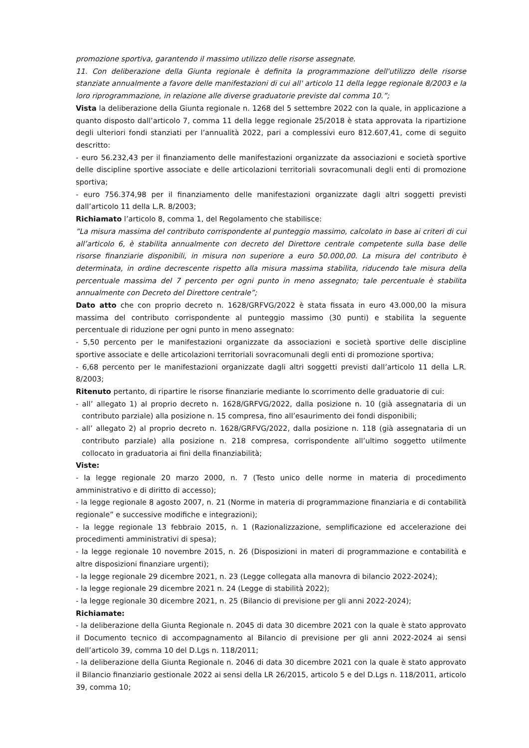promozione sportiva, garantendo il massimo utilizzo delle risorse assegnate.
11. Con deliberazione della Giunta regionale è definita la programmazione dell'utilizzo delle risorse stanziate annualmente a favore delle manifestazioni di cui all' articolo 11 della legge regionale 8/2003 e la loro riprogrammazione, in relazione alle diverse graduatorie previste dal comma 10.”;
Vista la deliberazione della Giunta regionale n. 1268 del 5 settembre 2022 con la quale, in applicazione a quanto disposto dall’articolo 7, comma 11 della legge regionale 25/2018 è stata approvata la ripartizione degli ulteriori fondi stanziati per l’annualità 2022, pari a complessivi euro 812.607,41, come di seguito descritto:
- euro 56.232,43 per il finanziamento delle manifestazioni organizzate da associazioni e società sportive delle discipline sportive associate e delle articolazioni territoriali sovracomunali degli enti di promozione sportiva;
- euro 756.374,98 per il finanziamento delle manifestazioni organizzate dagli altri soggetti previsti dall’articolo 11 della L.R. 8/2003;
Richiamato l’articolo 8, comma 1, del Regolamento che stabilisce:
“La misura massima del contributo corrispondente al punteggio massimo, calcolato in base ai criteri di cui all’articolo 6, è stabilita annualmente con decreto del Direttore centrale competente sulla base delle risorse finanziarie disponibili, in misura non superiore a euro 50.000,00. La misura del contributo è determinata, in ordine decrescente rispetto alla misura massima stabilita, riducendo tale misura della percentuale massima del 7 percento per ogni punto in meno assegnato; tale percentuale è stabilita annualmente con Decreto del Direttore centrale”;
Dato atto che con proprio decreto n. 1628/GRFVG/2022 è stata fissata in euro 43.000,00 la misura massima del contributo corrispondente al punteggio massimo (30 punti) e stabilita la seguente percentuale di riduzione per ogni punto in meno assegnato:
- 5,50 percento per le manifestazioni organizzate da associazioni e società sportive delle discipline sportive associate e delle articolazioni territoriali sovracomunali degli enti di promozione sportiva;
- 6,68 percento per le manifestazioni organizzate dagli altri soggetti previsti dall’articolo 11 della L.R. 8/2003;
Ritenuto pertanto, di ripartire le risorse finanziarie mediante lo scorrimento delle graduatorie di cui:
- all’ allegato 1) al proprio decreto n. 1628/GRFVG/2022, dalla posizione n. 10 (già assegnataria di un contributo parziale) alla posizione n. 15 compresa, fino all’esaurimento dei fondi disponibili;
- all’ allegato 2) al proprio decreto n. 1628/GRFVG/2022, dalla posizione n. 118 (già assegnataria di un contributo parziale) alla posizione n. 218 compresa, corrispondente all’ultimo soggetto utilmente collocato in graduatoria ai fini della finanziabilità;
Viste:
- la legge regionale 20 marzo 2000, n. 7 (Testo unico delle norme in materia di procedimento amministrativo e di diritto di accesso);
- la legge regionale 8 agosto 2007, n. 21 (Norme in materia di programmazione finanziaria e di contabilità regionale” e successive modifiche e integrazioni);
- la legge regionale 13 febbraio 2015, n. 1 (Razionalizzazione, semplificazione ed accelerazione dei procedimenti amministrativi di spesa);
- la legge regionale 10 novembre 2015, n. 26 (Disposizioni in materi di programmazione e contabilità e altre disposizioni finanziare urgenti);
- la legge regionale 29 dicembre 2021, n. 23 (Legge collegata alla manovra di bilancio 2022-2024);
- la legge regionale 29 dicembre 2021 n. 24 (Legge di stabilità 2022);
- la legge regionale 30 dicembre 2021, n. 25 (Bilancio di previsione per gli anni 2022-2024);
Richiamate:
- la deliberazione della Giunta Regionale n. 2045 di data 30 dicembre 2021 con la quale è stato approvato il Documento tecnico di accompagnamento al Bilancio di previsione per gli anni 2022-2024 ai sensi dell’articolo 39, comma 10 del D.Lgs n. 118/2011;
- la deliberazione della Giunta Regionale n. 2046 di data 30 dicembre 2021 con la quale è stato approvato il Bilancio finanziario gestionale 2022 ai sensi della LR 26/2015, articolo 5 e del D.Lgs n. 118/2011, articolo 39, comma 10;